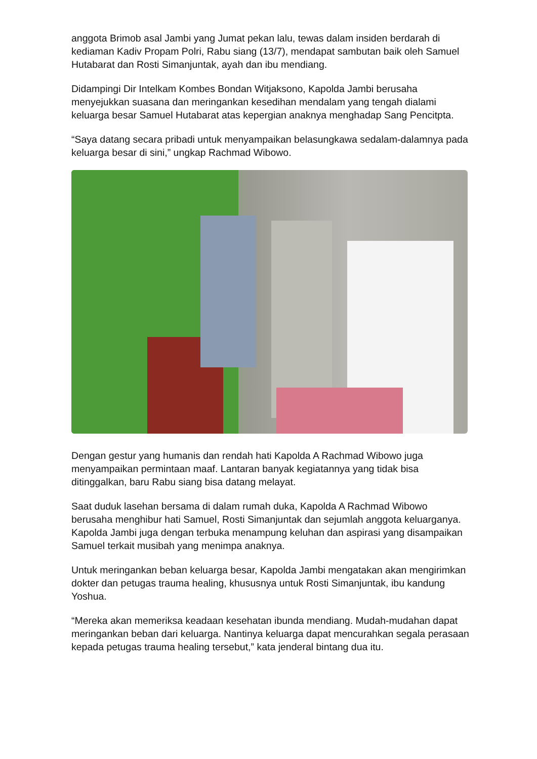anggota Brimob asal Jambi yang Jumat pekan lalu, tewas dalam insiden berdarah di kediaman Kadiv Propam Polri, Rabu siang (13/7), mendapat sambutan baik oleh Samuel Hutabarat dan Rosti Simanjuntak, ayah dan ibu mendiang.
Didampingi Dir Intelkam Kombes Bondan Witjaksono, Kapolda Jambi berusaha menyejukkan suasana dan meringankan kesedihan mendalam yang tengah dialami keluarga besar Samuel Hutabarat atas kepergian anaknya menghadap Sang Pencitpta.
“Saya datang secara pribadi untuk menyampaikan belasungkawa sedalam-dalamnya pada keluarga besar di sini,” ungkap Rachmad Wibowo.
Dengan gestur yang humanis dan rendah hati Kapolda A Rachmad Wibowo juga menyampaikan permintaan maaf. Lantaran banyak kegiatannya yang tidak bisa ditinggalkan, baru Rabu siang bisa datang melayat.
Saat duduk lasehan bersama di dalam rumah duka, Kapolda A Rachmad Wibowo berusaha menghibur hati Samuel, Rosti Simanjuntak dan sejumlah anggota keluarganya. Kapolda Jambi juga dengan terbuka menampung keluhan dan aspirasi yang disampaikan Samuel terkait musibah yang menimpa anaknya.
Untuk meringankan beban keluarga besar, Kapolda Jambi mengatakan akan mengirimkan dokter dan petugas trauma healing, khususnya untuk Rosti Simanjuntak, ibu kandung Yoshua.
“Mereka akan memeriksa keadaan kesehatan ibunda mendiang. Mudah-mudahan dapat meringankan beban dari keluarga. Nantinya keluarga dapat mencurahkan segala perasaan kepada petugas trauma healing tersebut,” kata jenderal bintang dua itu.